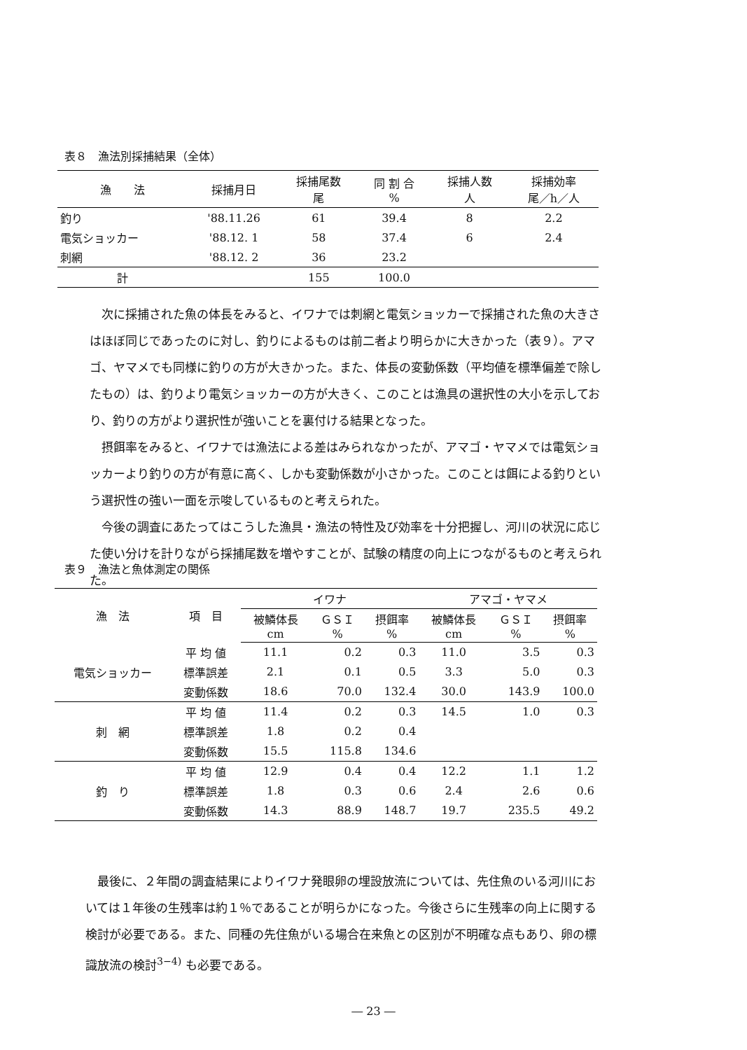表８　漁法別採捕結果（全体）
| 漁 法 | 採捕月日 | 採捕尾数 尾 | 同 割 合 % | 採捕人数 人 | 採捕効率 尾／h／人 |
| --- | --- | --- | --- | --- | --- |
| 釣り | '88.11.26 | 61 | 39.4 | 8 | 2.2 |
| 電気ショッカー | '88.12. 1 | 58 | 37.4 | 6 | 2.4 |
| 刺網 | '88.12. 2 | 36 | 23.2 | | |
| 計 | | 155 | 100.0 | | |
次に採捕された魚の体長をみると、イワナでは刺網と電気ショッカーで採捕された魚の大きさはほぼ同じであったのに対し、釣りによるものは前二者より明らかに大きかった（表９）。アマゴ、ヤマメでも同様に釣りの方が大きかった。また、体長の変動係数（平均値を標準偏差で除したもの）は、釣りより電気ショッカーの方が大きく、このことは漁具の選択性の大小を示しており、釣りの方がより選択性が強いことを裏付ける結果となった。
摂餌率をみると、イワナでは漁法による差はみられなかったが、アマゴ・ヤマメでは電気ショッカーより釣りの方が有意に高く、しかも変動係数が小さかった。このことは餌による釣りという選択性の強い一面を示唆しているものと考えられた。
今後の調査にあたってはこうした漁具・漁法の特性及び効率を十分把握し、河川の状況に応じた使い分けを計りながら採捕尾数を増やすことが、試験の精度の向上につながるものと考えられた。
表９　漁法と魚体測定の関係
| 漁 法 | 項 目 | イワナ | | | アマゴ・ヤマメ | | |
| --- | --- | --- | --- | --- | --- | --- | --- |
| | | 被鱗体長 cm | ＧＳＩ % | 摂餌率 % | 被鱗体長 cm | ＧＳＩ % | 摂餌率 % |
| 電気ショッカー | 平 均 値 | 11.1 | 0.2 | 0.3 | 11.0 | 3.5 | 0.3 |
| | 標準誤差 | 2.1 | 0.1 | 0.5 | 3.3 | 5.0 | 0.3 |
| | 変動係数 | 18.6 | 70.0 | 132.4 | 30.0 | 143.9 | 100.0 |
| 刺 網 | 平 均 値 | 11.4 | 0.2 | 0.3 | 14.5 | 1.0 | 0.3 |
| | 標準誤差 | 1.8 | 0.2 | 0.4 | | | |
| | 変動係数 | 15.5 | 115.8 | 134.6 | | | |
| 釣 り | 平 均 値 | 12.9 | 0.4 | 0.4 | 12.2 | 1.1 | 1.2 |
| | 標準誤差 | 1.8 | 0.3 | 0.6 | 2.4 | 2.6 | 0.6 |
| | 変動係数 | 14.3 | 88.9 | 148.7 | 19.7 | 235.5 | 49.2 |
最後に、２年間の調査結果によりイワナ発眼卵の埋設放流については、先住魚のいる河川においては１年後の生残率は約１％であることが明らかになった。今後さらに生残率の向上に関する検討が必要である。また、同種の先住魚がいる場合在来魚との区別が不明確な点もあり、卵の標識放流の検討<sup>3−4)</sup> も必要である。
― 23 ―